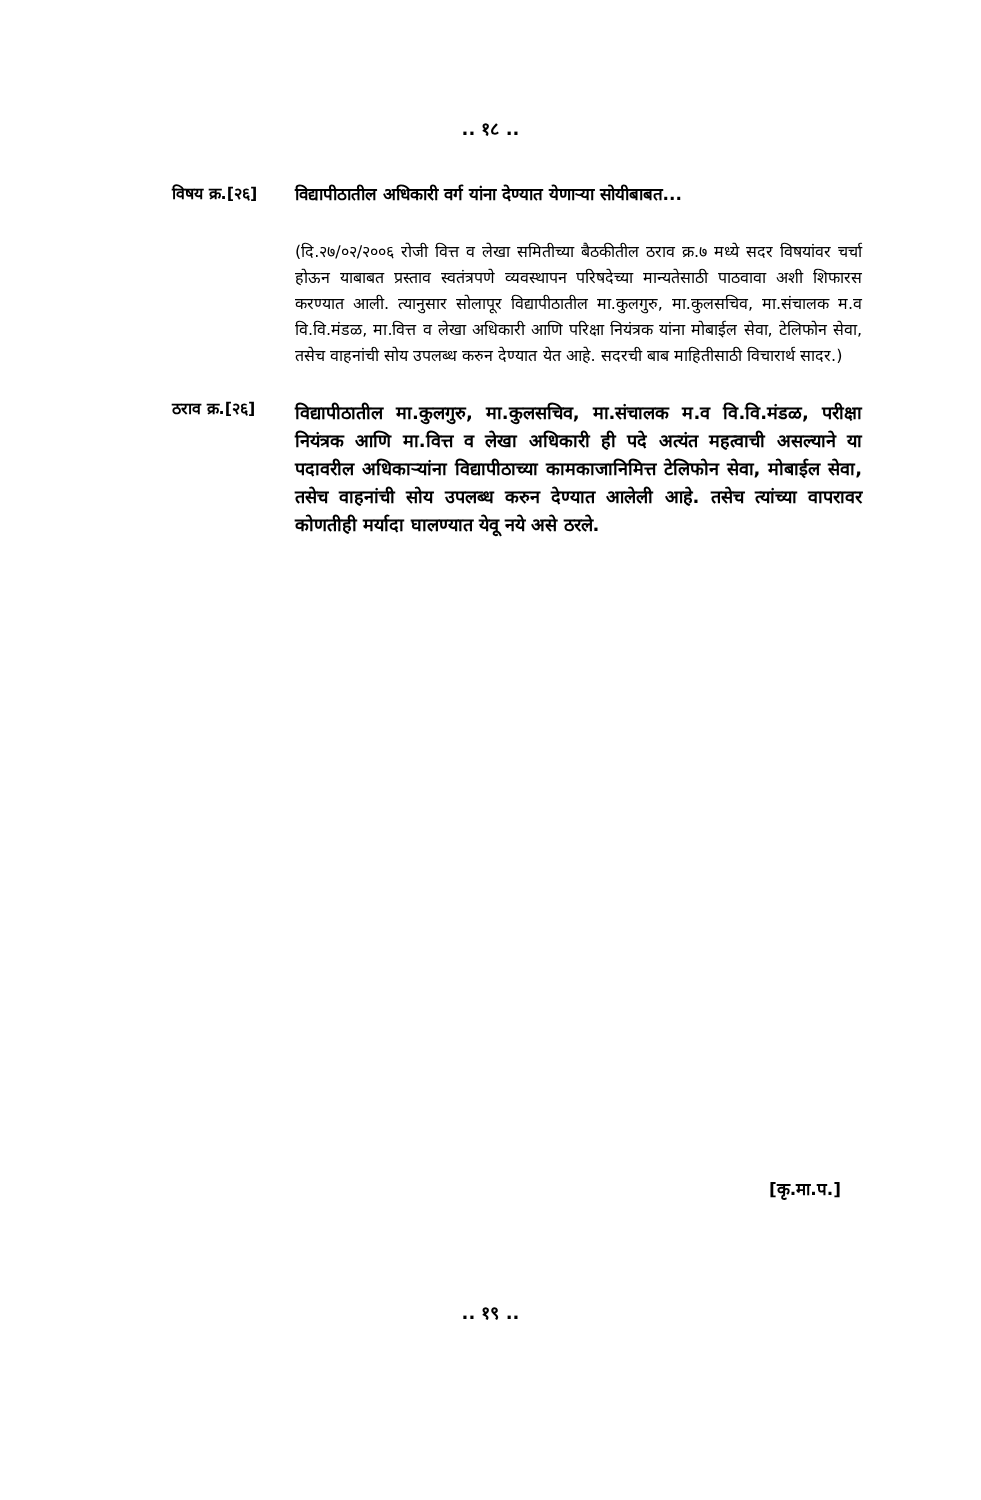.. १८ ..
विषय क्र.[२६]
विद्यापीठातील अधिकारी वर्ग यांना देण्यात येणाऱ्या सोयीबाबत...
(दि.२७/०२/२००६ रोजी वित्त व लेखा समितीच्या बैठकीतील ठराव क्र.७ मध्ये सदर विषयांवर चर्चा होऊन याबाबत प्रस्ताव स्वतंत्रपणे व्यवस्थापन परिषदेच्या मान्यतेसाठी पाठवावा अशी शिफारस करण्यात आली. त्यानुसार सोलापूर विद्यापीठातील मा.कुलगुरु, मा.कुलसचिव, मा.संचालक म.व वि.वि.मंडळ, मा.वित्त व लेखा अधिकारी आणि परिक्षा नियंत्रक यांना मोबाईल सेवा, टेलिफोन सेवा, तसेच वाहनांची सोय उपलब्ध करुन देण्यात येत आहे. सदरची बाब माहितीसाठी विचारार्थ सादर.)
ठराव क्र.[२६]
विद्यापीठातील मा.कुलगुरु, मा.कुलसचिव, मा.संचालक म.व वि.वि.मंडळ, परीक्षा नियंत्रक आणि मा.वित्त व लेखा अधिकारी ही पदे अत्यंत महत्वाची असल्याने या पदावरील अधिकाऱ्यांना विद्यापीठाच्या कामकाजानिमित्त टेलिफोन सेवा, मोबाईल सेवा, तसेच वाहनांची सोय उपलब्ध करुन देण्यात आलेली आहे. तसेच त्यांच्या वापरावर कोणतीही मर्यादा घालण्यात येवू नये असे ठरले.
[कृ.मा.प.]
.. १९ ..